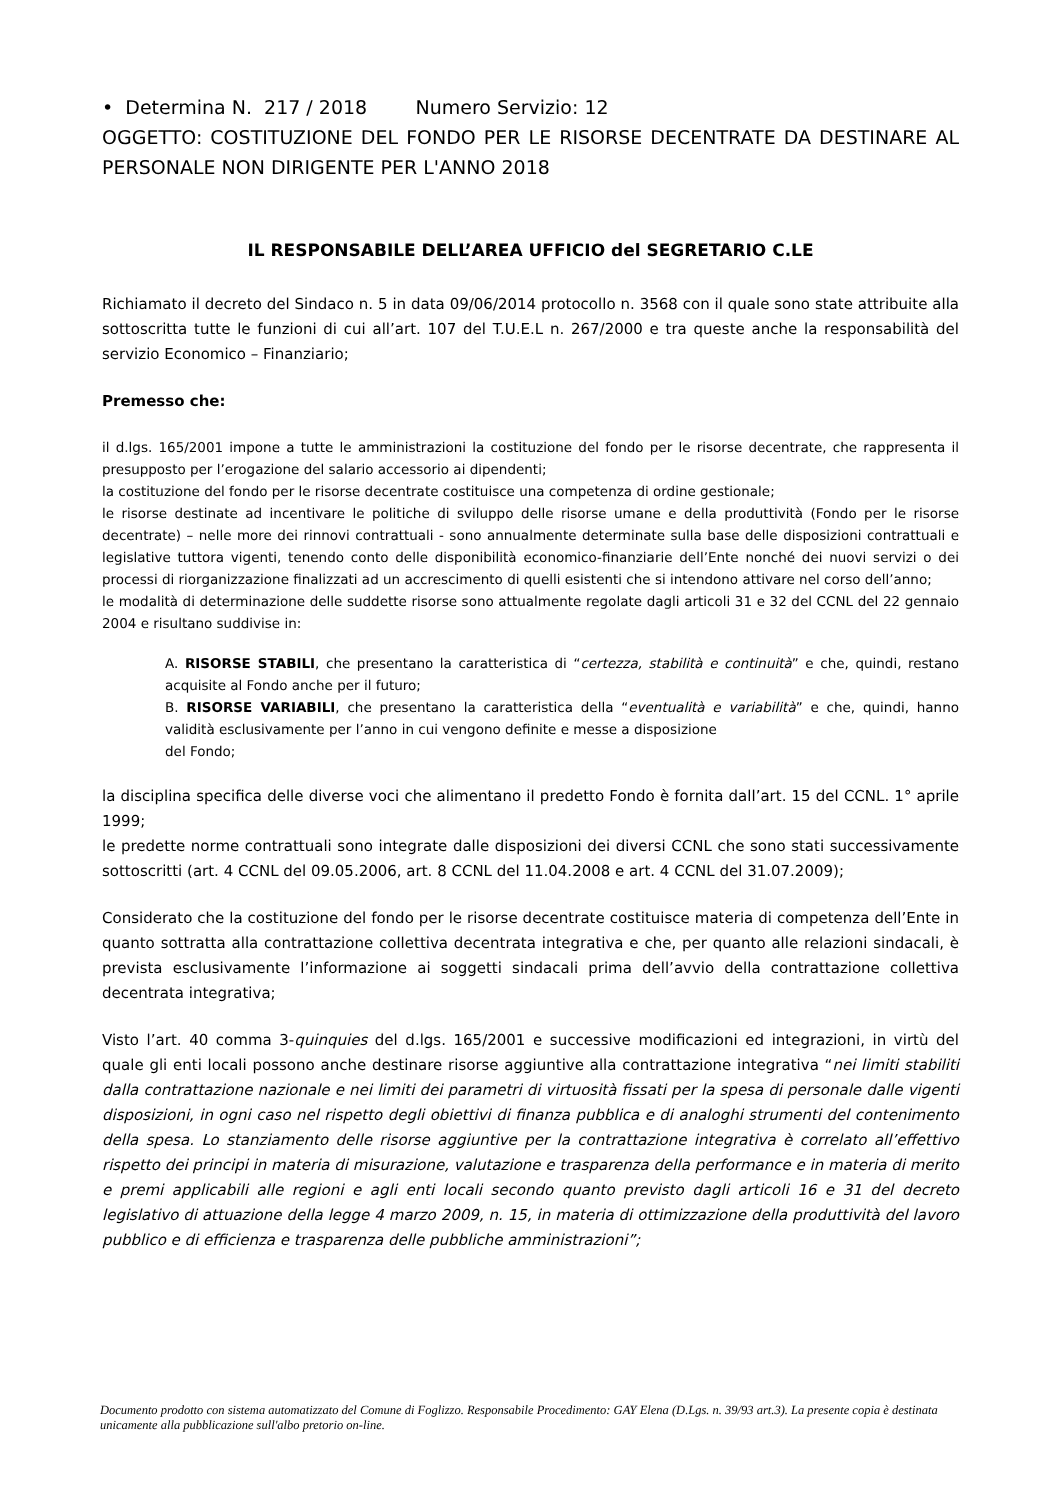• Determina N. 217 / 2018 Numero Servizio: 12
OGGETTO: COSTITUZIONE DEL FONDO PER LE RISORSE DECENTRATE DA DESTINARE AL PERSONALE NON DIRIGENTE PER L'ANNO 2018
IL RESPONSABILE DELL’AREA UFFICIO del SEGRETARIO C.LE
Richiamato il decreto del Sindaco n. 5 in data 09/06/2014 protocollo n. 3568 con il quale sono state attribuite alla sottoscritta tutte le funzioni di cui all’art. 107 del T.U.E.L n. 267/2000 e tra queste anche la responsabilità del servizio Economico – Finanziario;
Premesso che:
il d.lgs. 165/2001 impone a tutte le amministrazioni la costituzione del fondo per le risorse decentrate, che rappresenta il presupposto per l’erogazione del salario accessorio ai dipendenti;
la costituzione del fondo per le risorse decentrate costituisce una competenza di ordine gestionale;
le risorse destinate ad incentivare le politiche di sviluppo delle risorse umane e della produttività (Fondo per le risorse decentrate) – nelle more dei rinnovi contrattuali - sono annualmente determinate sulla base delle disposizioni contrattuali e legislative tuttora vigenti, tenendo conto delle disponibilità economico-finanziarie dell’Ente nonché dei nuovi servizi o dei processi di riorganizzazione finalizzati ad un accrescimento di quelli esistenti che si intendono attivare nel corso dell’anno;
le modalità di determinazione delle suddette risorse sono attualmente regolate dagli articoli 31 e 32 del CCNL del 22 gennaio 2004 e risultano suddivise in:
A. RISORSE STABILI, che presentano la caratteristica di “certezza, stabilità e continuità” e che, quindi, restano acquisite al Fondo anche per il futuro;
B. RISORSE VARIABILI, che presentano la caratteristica della “eventualità e variabilità” e che, quindi, hanno validità esclusivamente per l’anno in cui vengono definite e messe a disposizione
del Fondo;
la disciplina specifica delle diverse voci che alimentano il predetto Fondo è fornita dall’art. 15 del CCNL. 1° aprile 1999;
le predette norme contrattuali sono integrate dalle disposizioni dei diversi CCNL che sono stati successivamente sottoscritti (art. 4 CCNL del 09.05.2006, art. 8 CCNL del 11.04.2008 e art. 4 CCNL del 31.07.2009);
Considerato che la costituzione del fondo per le risorse decentrate costituisce materia di competenza dell’Ente in quanto sottratta alla contrattazione collettiva decentrata integrativa e che, per quanto alle relazioni sindacali, è prevista esclusivamente l’informazione ai soggetti sindacali prima dell’avvio della contrattazione collettiva decentrata integrativa;
Visto l’art. 40 comma 3-quinquies del d.lgs. 165/2001 e successive modificazioni ed integrazioni, in virtù del quale gli enti locali possono anche destinare risorse aggiuntive alla contrattazione integrativa “nei limiti stabiliti dalla contrattazione nazionale e nei limiti dei parametri di virtuosità fissati per la spesa di personale dalle vigenti disposizioni, in ogni caso nel rispetto degli obiettivi di finanza pubblica e di analoghi strumenti del contenimento della spesa. Lo stanziamento delle risorse aggiuntive per la contrattazione integrativa è correlato all’effettivo rispetto dei principi in materia di misurazione, valutazione e trasparenza della performance e in materia di merito e premi applicabili alle regioni e agli enti locali secondo quanto previsto dagli articoli 16 e 31 del decreto legislativo di attuazione della legge 4 marzo 2009, n. 15, in materia di ottimizzazione della produttività del lavoro pubblico e di efficienza e trasparenza delle pubbliche amministrazioni”;
Documento prodotto con sistema automatizzato del Comune di Foglizzo. Responsabile Procedimento: GAY Elena (D.Lgs. n. 39/93 art.3). La presente copia è destinata unicamente alla pubblicazione sull'albo pretorio on-line.